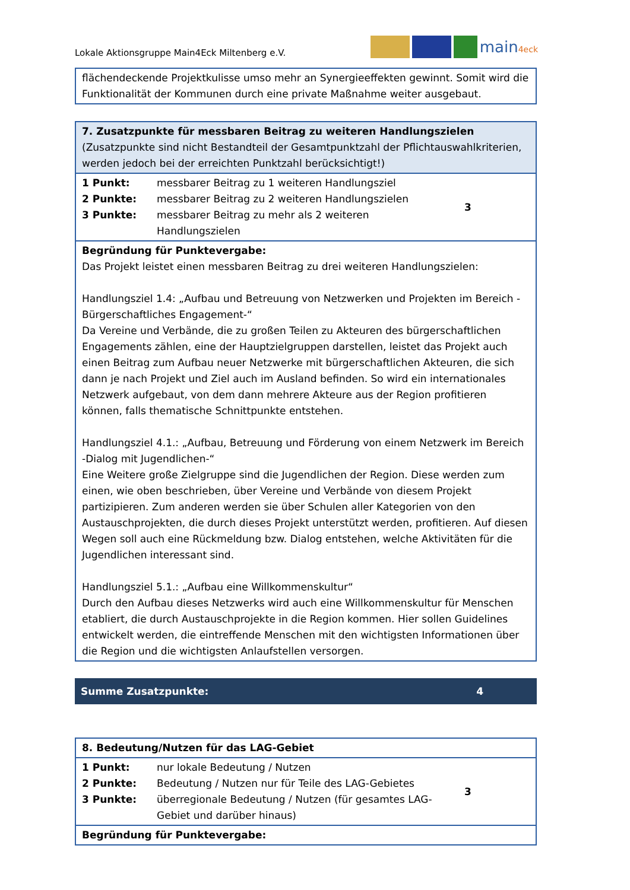Lokale Aktionsgruppe Main4Eck Miltenberg e.V.
main4eck
| flächendeckende Projektkulisse umso mehr an Synergieeffekten gewinnt. Somit wird die Funktionalität der Kommunen durch eine private Maßnahme weiter ausgebaut. |
| 7. Zusatzpunkte für messbaren Beitrag zu weiteren Handlungszielen (Zusatzpunkte sind nicht Bestandteil der Gesamtpunktzahl der Pflichtauswahlkriterien, werden jedoch bei der erreichten Punktzahl berücksichtigt!) | | |
| 1 Punkt: 2 Punkte: 3 Punkte: | messbarer Beitrag zu 1 weiteren Handlungsziel messbarer Beitrag zu 2 weiteren Handlungszielen messbarer Beitrag zu mehr als 2 weiteren Handlungszielen | 3 |
| Begründung für Punktevergabe: Das Projekt leistet einen messbaren Beitrag zu drei weiteren Handlungszielen: Handlungsziel 1.4: „Aufbau und Betreuung von Netzwerken und Projekten im Bereich -Bürgerschaftliches Engagement-“ Da Vereine und Verbände, die zu großen Teilen zu Akteuren des bürgerschaftlichen Engagements zählen, eine der Hauptzielgruppen darstellen, leistet das Projekt auch einen Beitrag zum Aufbau neuer Netzwerke mit bürgerschaftlichen Akteuren, die sich dann je nach Projekt und Ziel auch im Ausland befinden. So wird ein internationales Netzwerk aufgebaut, von dem dann mehrere Akteure aus der Region profitieren können, falls thematische Schnittpunkte entstehen. Handlungsziel 4.1.: „Aufbau, Betreuung und Förderung von einem Netzwerk im Bereich -Dialog mit Jugendlichen-“ Eine Weitere große Zielgruppe sind die Jugendlichen der Region. Diese werden zum einen, wie oben beschrieben, über Vereine und Verbände von diesem Projekt partizipieren. Zum anderen werden sie über Schulen aller Kategorien von den Austauschprojekten, die durch dieses Projekt unterstützt werden, profitieren. Auf diesen Wegen soll auch eine Rückmeldung bzw. Dialog entstehen, welche Aktivitäten für die Jugendlichen interessant sind. Handlungsziel 5.1.: „Aufbau eine Willkommenskultur“ Durch den Aufbau dieses Netzwerks wird auch eine Willkommenskultur für Menschen etabliert, die durch Austauschprojekte in die Region kommen. Hier sollen Guidelines entwickelt werden, die eintreffende Menschen mit den wichtigsten Informationen über die Region und die wichtigsten Anlaufstellen versorgen. | | |
Summe Zusatzpunkte: 4
| 8. Bedeutung/Nutzen für das LAG-Gebiet | | |
| 1 Punkt: 2 Punkte: 3 Punkte: | nur lokale Bedeutung / Nutzen Bedeutung / Nutzen nur für Teile des LAG-Gebietes überregionale Bedeutung / Nutzen (für gesamtes LAG-Gebiet und darüber hinaus) | 3 |
| Begründung für Punktevergabe: | | |